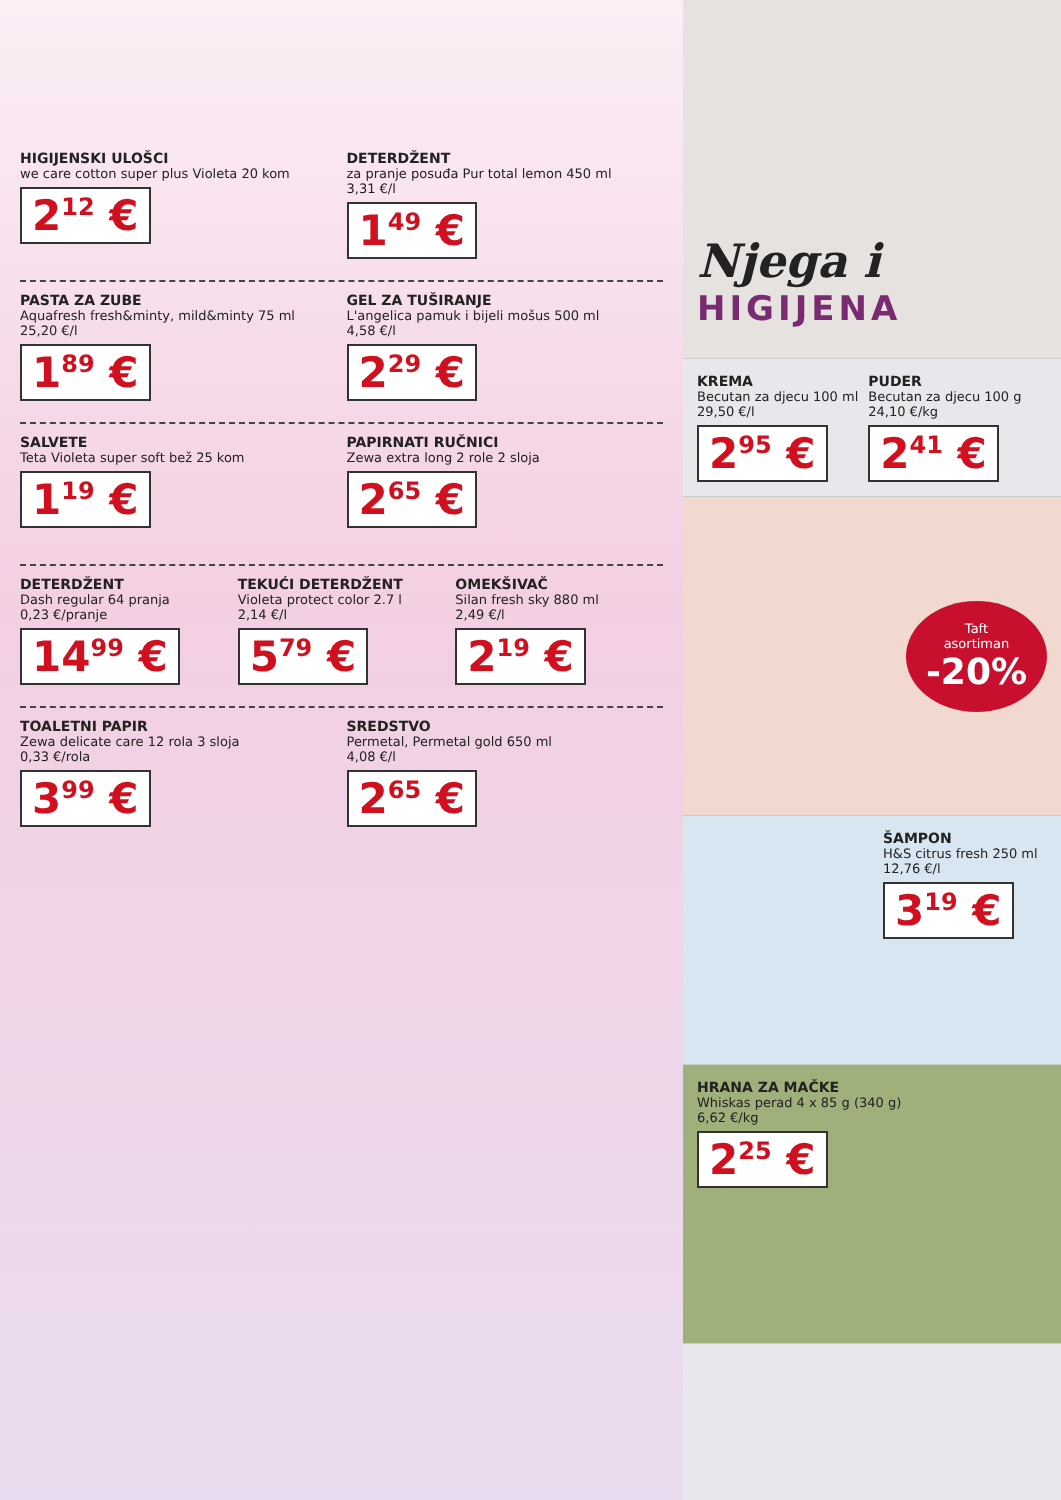HIGIJENSKI ULOŠCI
we care cotton super plus Violeta 20 kom
2<sup>12</sup> €
DETERDŽENT
za pranje posuđa Pur total lemon 450 ml
3,31 €/l
1<sup>49</sup> €
PASTA ZA ZUBE
Aquafresh fresh&minty, mild&minty 75 ml
25,20 €/l
1<sup>89</sup> €
GEL ZA TUŠIRANJE
L'angelica pamuk i bijeli mošus 500 ml
4,58 €/l
2<sup>29</sup> €
SALVETE
Teta Violeta super soft bež 25 kom
1<sup>19</sup> €
PAPIRNATI RUČNICI
Zewa extra long 2 role 2 sloja
2<sup>65</sup> €
DETERDŽENT
Dash regular 64 pranja
0,23 €/pranje
14<sup>99</sup> €
TEKUĆI DETERDŽENT
Violeta protect color 2.7 l
2,14 €/l
5<sup>79</sup> €
OMEKŠIVAČ
Silan fresh sky 880 ml
2,49 €/l
2<sup>19</sup> €
TOALETNI PAPIR
Zewa delicate care 12 rola 3 sloja
0,33 €/rola
3<sup>99</sup> €
SREDSTVO
Permetal, Permetal gold 650 ml
4,08 €/l
2<sup>65</sup> €
Njega i
HIGIJENA
KREMA
Becutan za djecu 100 ml
29,50 €/l
2<sup>95</sup> €
PUDER
Becutan za djecu 100 g
24,10 €/kg
2<sup>41</sup> €
Taft
asortiman
-20%
ŠAMPON
H&S citrus fresh 250 ml
12,76 €/l
3<sup>19</sup> €
HRANA ZA MAČKE
Whiskas perad 4 x 85 g (340 g)
6,62 €/kg
2<sup>25</sup> €